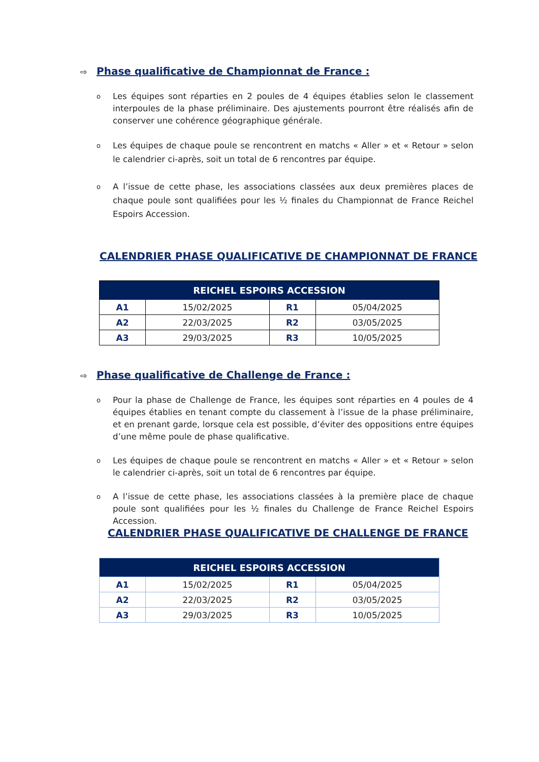⇨ Phase qualificative de Championnat de France :
o
Les équipes sont réparties en 2 poules de 4 équipes établies selon le classement interpoules de la phase préliminaire. Des ajustements pourront être réalisés afin de conserver une cohérence géographique générale.
o
Les équipes de chaque poule se rencontrent en matchs « Aller » et « Retour » selon le calendrier ci-après, soit un total de 6 rencontres par équipe.
o
A l’issue de cette phase, les associations classées aux deux premières places de chaque poule sont qualifiées pour les ½ finales du Championnat de France Reichel Espoirs Accession.
CALENDRIER PHASE QUALIFICATIVE DE CHAMPIONNAT DE FRANCE
| REICHEL ESPOIRS ACCESSION | | | |
| --- | --- | --- | --- |
| A1 | 15/02/2025 | R1 | 05/04/2025 |
| A2 | 22/03/2025 | R2 | 03/05/2025 |
| A3 | 29/03/2025 | R3 | 10/05/2025 |
⇨ Phase qualificative de Challenge de France :
o
Pour la phase de Challenge de France, les équipes sont réparties en 4 poules de 4 équipes établies en tenant compte du classement à l’issue de la phase préliminaire, et en prenant garde, lorsque cela est possible, d’éviter des oppositions entre équipes d’une même poule de phase qualificative.
o
Les équipes de chaque poule se rencontrent en matchs « Aller » et « Retour » selon le calendrier ci-après, soit un total de 6 rencontres par équipe.
o
A l’issue de cette phase, les associations classées à la première place de chaque poule sont qualifiées pour les ½ finales du Challenge de France Reichel Espoirs Accession.
CALENDRIER PHASE QUALIFICATIVE DE CHALLENGE DE FRANCE
| REICHEL ESPOIRS ACCESSION | | | |
| --- | --- | --- | --- |
| A1 | 15/02/2025 | R1 | 05/04/2025 |
| A2 | 22/03/2025 | R2 | 03/05/2025 |
| A3 | 29/03/2025 | R3 | 10/05/2025 |